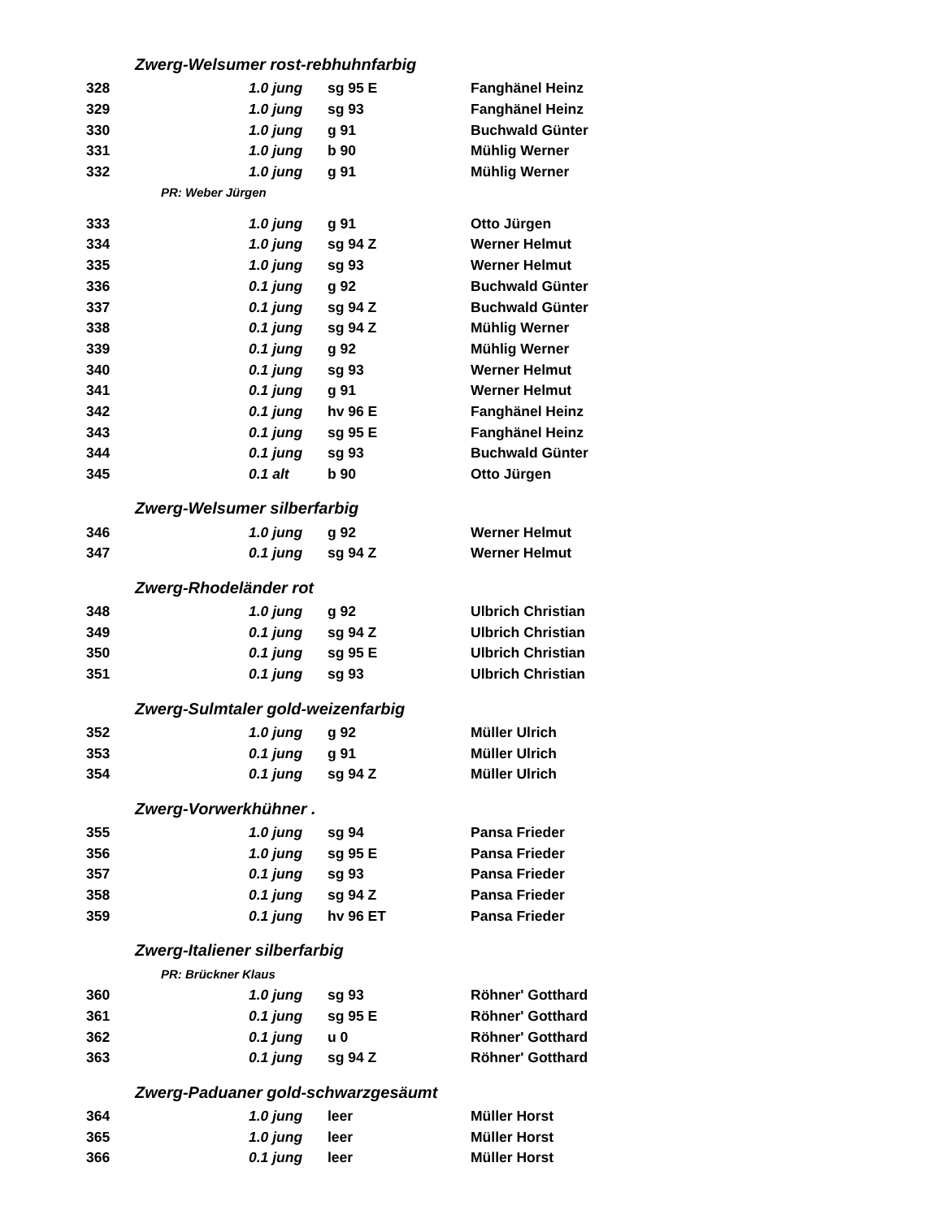Zwerg-Welsumer rost-rebhuhnfarbig
| 328 | 1.0 jung | sg 95 E | Fanghänel Heinz |
| 329 | 1.0 jung | sg 93 | Fanghänel Heinz |
| 330 | 1.0 jung | g 91 | Buchwald Günter |
| 331 | 1.0 jung | b 90 | Mühlig Werner |
| 332 | 1.0 jung | g 91 | Mühlig Werner |
PR: Weber Jürgen
| 333 | 1.0 jung | g 91 | Otto Jürgen |
| 334 | 1.0 jung | sg 94 Z | Werner Helmut |
| 335 | 1.0 jung | sg 93 | Werner Helmut |
| 336 | 0.1 jung | g 92 | Buchwald Günter |
| 337 | 0.1 jung | sg 94 Z | Buchwald Günter |
| 338 | 0.1 jung | sg 94 Z | Mühlig Werner |
| 339 | 0.1 jung | g 92 | Mühlig Werner |
| 340 | 0.1 jung | sg 93 | Werner Helmut |
| 341 | 0.1 jung | g 91 | Werner Helmut |
| 342 | 0.1 jung | hv 96 E | Fanghänel Heinz |
| 343 | 0.1 jung | sg 95 E | Fanghänel Heinz |
| 344 | 0.1 jung | sg 93 | Buchwald Günter |
| 345 | 0.1 alt | b 90 | Otto Jürgen |
Zwerg-Welsumer silberfarbig
| 346 | 1.0 jung | g 92 | Werner Helmut |
| 347 | 0.1 jung | sg 94 Z | Werner Helmut |
Zwerg-Rhodeländer rot
| 348 | 1.0 jung | g 92 | Ulbrich Christian |
| 349 | 0.1 jung | sg 94 Z | Ulbrich Christian |
| 350 | 0.1 jung | sg 95 E | Ulbrich Christian |
| 351 | 0.1 jung | sg 93 | Ulbrich Christian |
Zwerg-Sulmtaler gold-weizenfarbig
| 352 | 1.0 jung | g 92 | Müller Ulrich |
| 353 | 0.1 jung | g 91 | Müller Ulrich |
| 354 | 0.1 jung | sg 94 Z | Müller Ulrich |
Zwerg-Vorwerkhühner .
| 355 | 1.0 jung | sg 94 | Pansa Frieder |
| 356 | 1.0 jung | sg 95 E | Pansa Frieder |
| 357 | 0.1 jung | sg 93 | Pansa Frieder |
| 358 | 0.1 jung | sg 94 Z | Pansa Frieder |
| 359 | 0.1 jung | hv 96 ET | Pansa Frieder |
Zwerg-Italiener silberfarbig
PR: Brückner Klaus
| 360 | 1.0 jung | sg 93 | Röhner' Gotthard |
| 361 | 0.1 jung | sg 95 E | Röhner' Gotthard |
| 362 | 0.1 jung | u 0 | Röhner' Gotthard |
| 363 | 0.1 jung | sg 94 Z | Röhner' Gotthard |
Zwerg-Paduaner gold-schwarzgesäumt
| 364 | 1.0 jung | leer | Müller Horst |
| 365 | 1.0 jung | leer | Müller Horst |
| 366 | 0.1 jung | leer | Müller Horst |